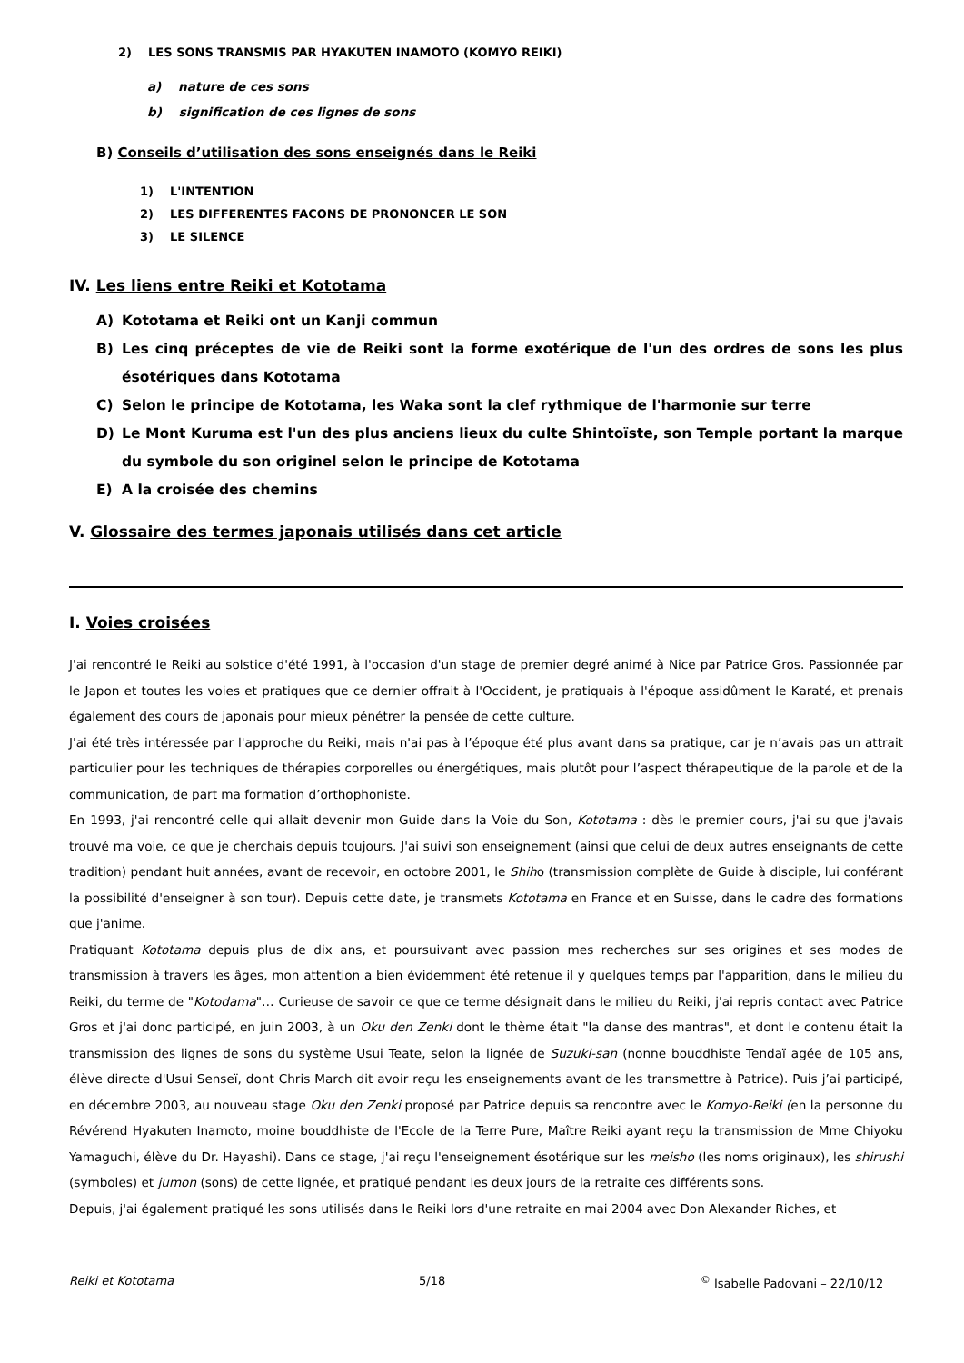2) LES SONS TRANSMIS PAR HYAKUTEN INAMOTO (KOMYO REIKI)
a) nature de ces sons
b) signification de ces lignes de sons
B) Conseils d’utilisation des sons enseignés dans le Reiki
1) L'INTENTION
2) LES DIFFERENTES FACONS DE PRONONCER LE SON
3) LE SILENCE
IV. Les liens entre Reiki et Kototama
A) Kototama et Reiki ont un Kanji commun
B) Les cinq préceptes de vie de Reiki sont la forme exotérique de l'un des ordres de sons les plus ésotériques dans Kototama
C) Selon le principe de Kototama, les Waka sont la clef rythmique de l'harmonie sur terre
D) Le Mont Kuruma est l'un des plus anciens lieux du culte Shintoïste, son Temple portant la marque du symbole du son originel selon le principe de Kototama
E) A la croisée des chemins
V. Glossaire des termes japonais utilisés dans cet article
I. Voies croisées
J'ai rencontré le Reiki au solstice d'été 1991, à l'occasion d'un stage de premier degré animé à Nice par Patrice Gros. Passionnée par le Japon et toutes les voies et pratiques que ce dernier offrait à l'Occident, je pratiquais à l'époque assidûment le Karaté, et prenais également des cours de japonais pour mieux pénétrer la pensée de cette culture.
J'ai été très intéressée par l'approche du Reiki, mais n'ai pas à l’époque été plus avant dans sa pratique, car je n’avais pas un attrait particulier pour les techniques de thérapies corporelles ou énergétiques, mais plutôt pour l’aspect thérapeutique de la parole et de la communication, de part ma formation d’orthophoniste.
En 1993, j'ai rencontré celle qui allait devenir mon Guide dans la Voie du Son, Kototama : dès le premier cours, j'ai su que j'avais trouvé ma voie, ce que je cherchais depuis toujours. J'ai suivi son enseignement (ainsi que celui de deux autres enseignants de cette tradition) pendant huit années, avant de recevoir, en octobre 2001, le Shiho (transmission complète de Guide à disciple, lui conférant la possibilité d'enseigner à son tour). Depuis cette date, je transmets Kototama en France et en Suisse, dans le cadre des formations que j'anime.
Pratiquant Kototama depuis plus de dix ans, et poursuivant avec passion mes recherches sur ses origines et ses modes de transmission à travers les âges, mon attention a bien évidemment été retenue il y quelques temps par l'apparition, dans le milieu du Reiki, du terme de "Kotodama"… Curieuse de savoir ce que ce terme désignait dans le milieu du Reiki, j'ai repris contact avec Patrice Gros et j'ai donc participé, en juin 2003, à un Oku den Zenki dont le thème était "la danse des mantras", et dont le contenu était la transmission des lignes de sons du système Usui Teate, selon la lignée de Suzuki-san (nonne bouddhiste Tendaï agée de 105 ans, élève directe d'Usui Senseï, dont Chris March dit avoir reçu les enseignements avant de les transmettre à Patrice). Puis j’ai participé, en décembre 2003, au nouveau stage Oku den Zenki proposé par Patrice depuis sa rencontre avec le Komyo-Reiki (en la personne du Révérend Hyakuten Inamoto, moine bouddhiste de l'Ecole de la Terre Pure, Maître Reiki ayant reçu la transmission de Mme Chiyoku Yamaguchi, élève du Dr. Hayashi). Dans ce stage, j'ai reçu l'enseignement ésotérique sur les meisho (les noms originaux), les shirushi (symboles) et jumon (sons) de cette lignée, et pratiqué pendant les deux jours de la retraite ces différents sons.
Depuis, j'ai également pratiqué les sons utilisés dans le Reiki lors d'une retraite en mai 2004 avec Don Alexander Riches, et
Reiki et Kototama 5/18<sup>©</sup> Isabelle Padovani – 22/10/12